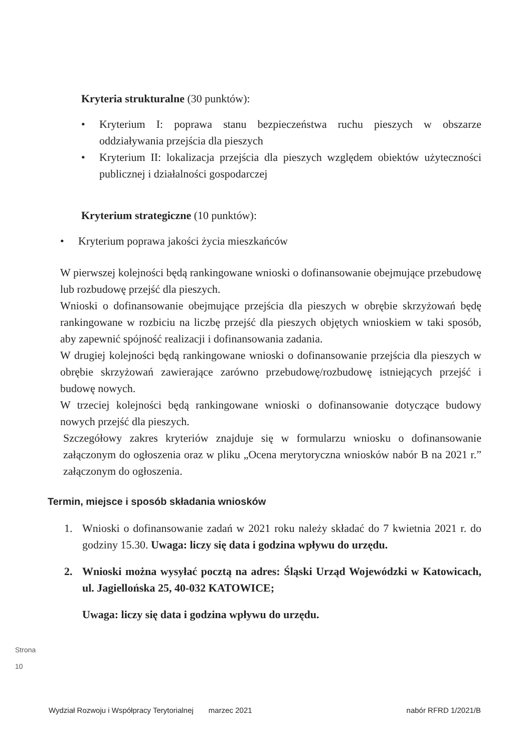Kryteria strukturalne (30 punktów):
• Kryterium I: poprawa stanu bezpieczeństwa ruchu pieszych w obszarze oddziaływania przejścia dla pieszych
• Kryterium II: lokalizacja przejścia dla pieszych względem obiektów użyteczności publicznej i działalności gospodarczej
Kryterium strategiczne (10 punktów):
• Kryterium poprawa jakości życia mieszkańców
W pierwszej kolejności będą rankingowane wnioski o dofinansowanie obejmujące przebudowę lub rozbudowę przejść dla pieszych.
Wnioski o dofinansowanie obejmujące przejścia dla pieszych w obrębie skrzyżowań będę rankingowane w rozbiciu na liczbę przejść dla pieszych objętych wnioskiem w taki sposób, aby zapewnić spójność realizacji i dofinansowania zadania.
W drugiej kolejności będą rankingowane wnioski o dofinansowanie przejścia dla pieszych w obrębie skrzyżowań zawierające zarówno przebudowę/rozbudowę istniejących przejść i budowę nowych.
W trzeciej kolejności będą rankingowane wnioski o dofinansowanie dotyczące budowy nowych przejść dla pieszych.
Szczegółowy zakres kryteriów znajduje się w formularzu wniosku o dofinansowanie załączonym do ogłoszenia oraz w pliku „Ocena merytoryczna wniosków nabór B na 2021 r.” załączonym do ogłoszenia.
Termin, miejsce i sposób składania wniosków
1. Wnioski o dofinansowanie zadań w 2021 roku należy składać do 7 kwietnia 2021 r. do godziny 15.30. Uwaga: liczy się data i godzina wpływu do urzędu.
2. Wnioski można wysyłać pocztą na adres: Śląski Urząd Wojewódzki w Katowicach, ul. Jagiellońska 25, 40-032 KATOWICE;
Uwaga: liczy się data i godzina wpływu do urzędu.
Strona 10
Wydział Rozwoju i Współpracy Terytorialnej marzec 2021 nabór RFRD 1/2021/B